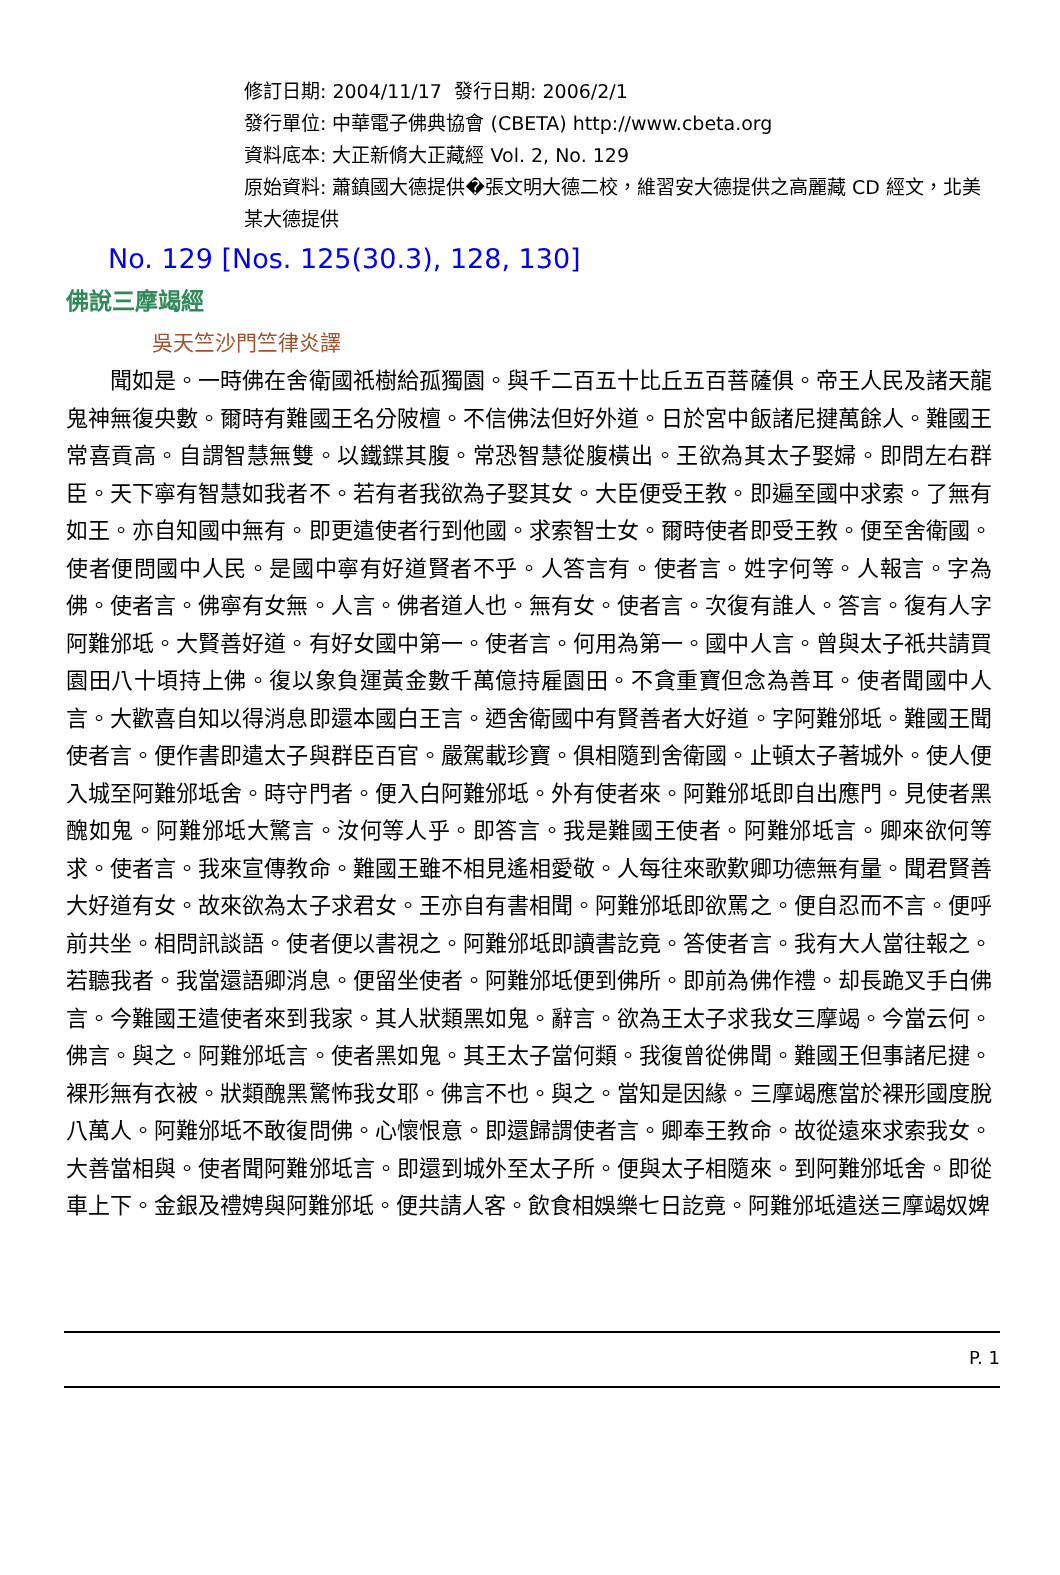修訂日期: 2004/11/17 發行日期: 2006/2/1
發行單位: 中華電子佛典協會 (CBETA) http://www.cbeta.org
資料底本: 大正新脩大正藏經 Vol. 2, No. 129
原始資料: 蕭鎮國大德提供�張文明大德二校，維習安大德提供之高麗藏 CD 經文，北美某大德提供
No. 129 [Nos. 125(30.3), 128, 130]
佛說三摩竭經
吳天竺沙門竺律炎譯
　　聞如是。一時佛在舍衛國祇樹給孤獨園。與千二百五十比丘五百菩薩俱。帝王人民及諸天龍鬼神無復央數。爾時有難國王名分陂檀。不信佛法但好外道。日於宮中飯諸尼揵萬餘人。難國王常喜貢高。自謂智慧無雙。以鐵鍱其腹。常恐智慧從腹橫出。王欲為其太子娶婦。即問左右群臣。天下寧有智慧如我者不。若有者我欲為子娶其女。大臣便受王教。即遍至國中求索。了無有如王。亦自知國中無有。即更遣使者行到他國。求索智士女。爾時使者即受王教。便至舍衛國。使者便問國中人民。是國中寧有好道賢者不乎。人答言有。使者言。姓字何等。人報言。字為佛。使者言。佛寧有女無。人言。佛者道人也。無有女。使者言。次復有誰人。答言。復有人字阿難邠坻。大賢善好道。有好女國中第一。使者言。何用為第一。國中人言。曾與太子祇共請買園田八十頃持上佛。復以象負運黃金數千萬億持雇園田。不貪重寶但念為善耳。使者聞國中人言。大歡喜自知以得消息即還本國白王言。迺舍衛國中有賢善者大好道。字阿難邠坻。難國王聞使者言。便作書即遣太子與群臣百官。嚴駕載珍寶。俱相隨到舍衛國。止頓太子著城外。使人便入城至阿難邠坻舍。時守門者。便入白阿難邠坻。外有使者來。阿難邠坻即自出應門。見使者黑醜如鬼。阿難邠坻大驚言。汝何等人乎。即答言。我是難國王使者。阿難邠坻言。卿來欲何等求。使者言。我來宣傳教命。難國王雖不相見遙相愛敬。人每往來歌歎卿功德無有量。聞君賢善大好道有女。故來欲為太子求君女。王亦自有書相聞。阿難邠坻即欲罵之。便自忍而不言。便呼前共坐。相問訊談語。使者便以書視之。阿難邠坻即讀書訖竟。答使者言。我有大人當往報之。若聽我者。我當還語卿消息。便留坐使者。阿難邠坻便到佛所。即前為佛作禮。却長跪叉手白佛言。今難國王遣使者來到我家。其人狀類黑如鬼。辭言。欲為王太子求我女三摩竭。今當云何。佛言。與之。阿難邠坻言。使者黑如鬼。其王太子當何類。我復曾從佛聞。難國王但事諸尼揵。裸形無有衣被。狀類醜黑驚怖我女耶。佛言不也。與之。當知是因緣。三摩竭應當於裸形國度脫八萬人。阿難邠坻不敢復問佛。心懷恨意。即還歸謂使者言。卿奉王教命。故從遠來求索我女。大善當相與。使者聞阿難邠坻言。即還到城外至太子所。便與太子相隨來。到阿難邠坻舍。即從車上下。金銀及禮娉與阿難邠坻。便共請人客。飲食相娛樂七日訖竟。阿難邠坻遣送三摩竭奴婢
P. 1